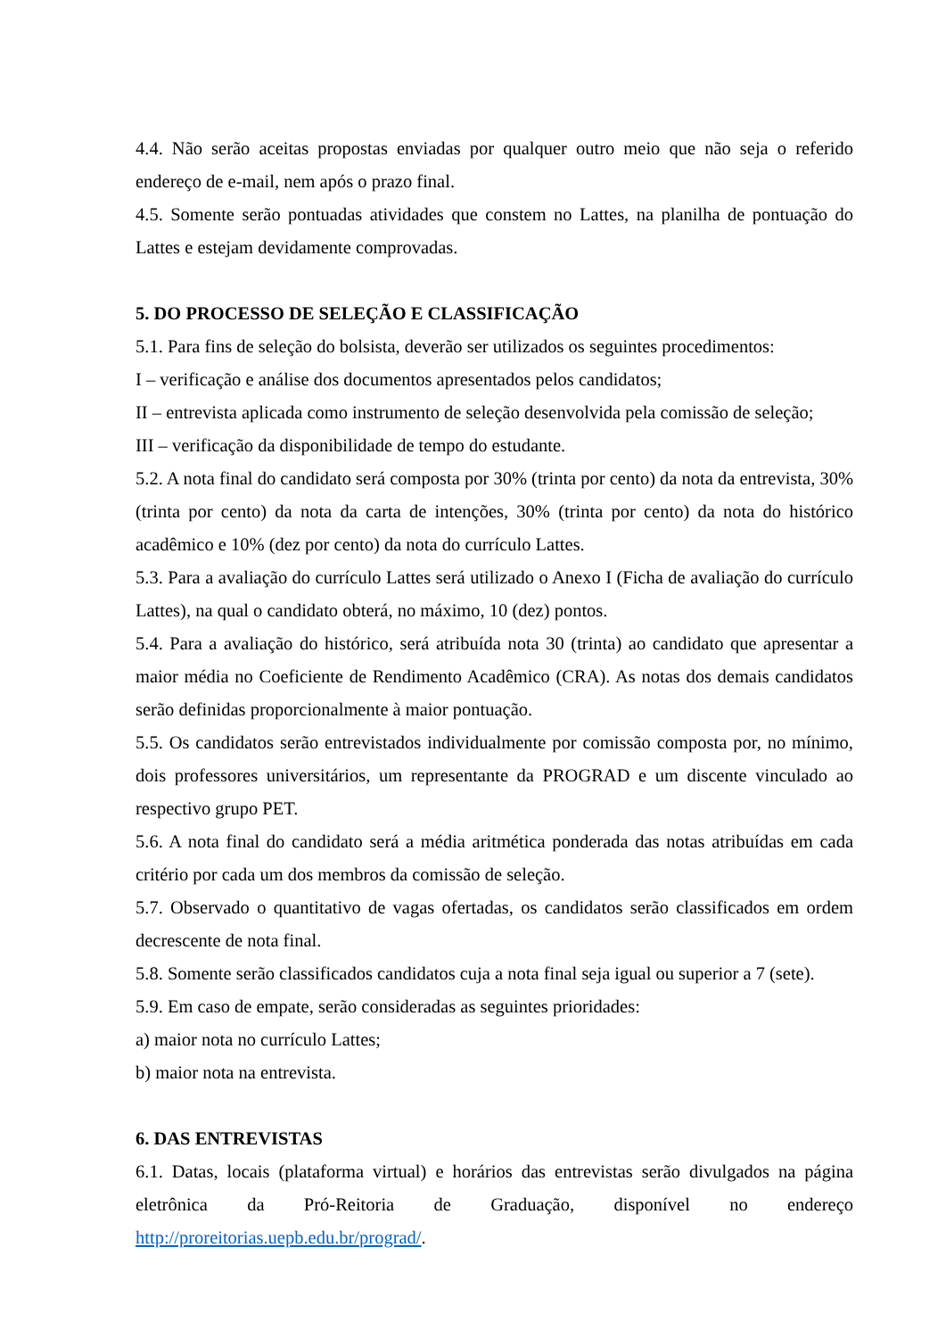4.4. Não serão aceitas propostas enviadas por qualquer outro meio que não seja o referido endereço de e-mail, nem após o prazo final.
4.5. Somente serão pontuadas atividades que constem no Lattes, na planilha de pontuação do Lattes e estejam devidamente comprovadas.
5. DO PROCESSO DE SELEÇÃO E CLASSIFICAÇÃO
5.1. Para fins de seleção do bolsista, deverão ser utilizados os seguintes procedimentos:
I – verificação e análise dos documentos apresentados pelos candidatos;
II – entrevista aplicada como instrumento de seleção desenvolvida pela comissão de seleção;
III – verificação da disponibilidade de tempo do estudante.
5.2. A nota final do candidato será composta por 30% (trinta por cento) da nota da entrevista, 30% (trinta por cento) da nota da carta de intenções, 30% (trinta por cento) da nota do histórico acadêmico e 10% (dez por cento) da nota do currículo Lattes.
5.3. Para a avaliação do currículo Lattes será utilizado o Anexo I (Ficha de avaliação do currículo Lattes), na qual o candidato obterá, no máximo, 10 (dez) pontos.
5.4. Para a avaliação do histórico, será atribuída nota 30 (trinta) ao candidato que apresentar a maior média no Coeficiente de Rendimento Acadêmico (CRA). As notas dos demais candidatos serão definidas proporcionalmente à maior pontuação.
5.5. Os candidatos serão entrevistados individualmente por comissão composta por, no mínimo, dois professores universitários, um representante da PROGRAD e um discente vinculado ao respectivo grupo PET.
5.6. A nota final do candidato será a média aritmética ponderada das notas atribuídas em cada critério por cada um dos membros da comissão de seleção.
5.7. Observado o quantitativo de vagas ofertadas, os candidatos serão classificados em ordem decrescente de nota final.
5.8. Somente serão classificados candidatos cuja a nota final seja igual ou superior a 7 (sete).
5.9. Em caso de empate, serão consideradas as seguintes prioridades:
a) maior nota no currículo Lattes;
b) maior nota na entrevista.
6. DAS ENTREVISTAS
6.1. Datas, locais (plataforma virtual) e horários das entrevistas serão divulgados na página eletrônica da Pró-Reitoria de Graduação, disponível no endereço http://proreitorias.uepb.edu.br/prograd/.